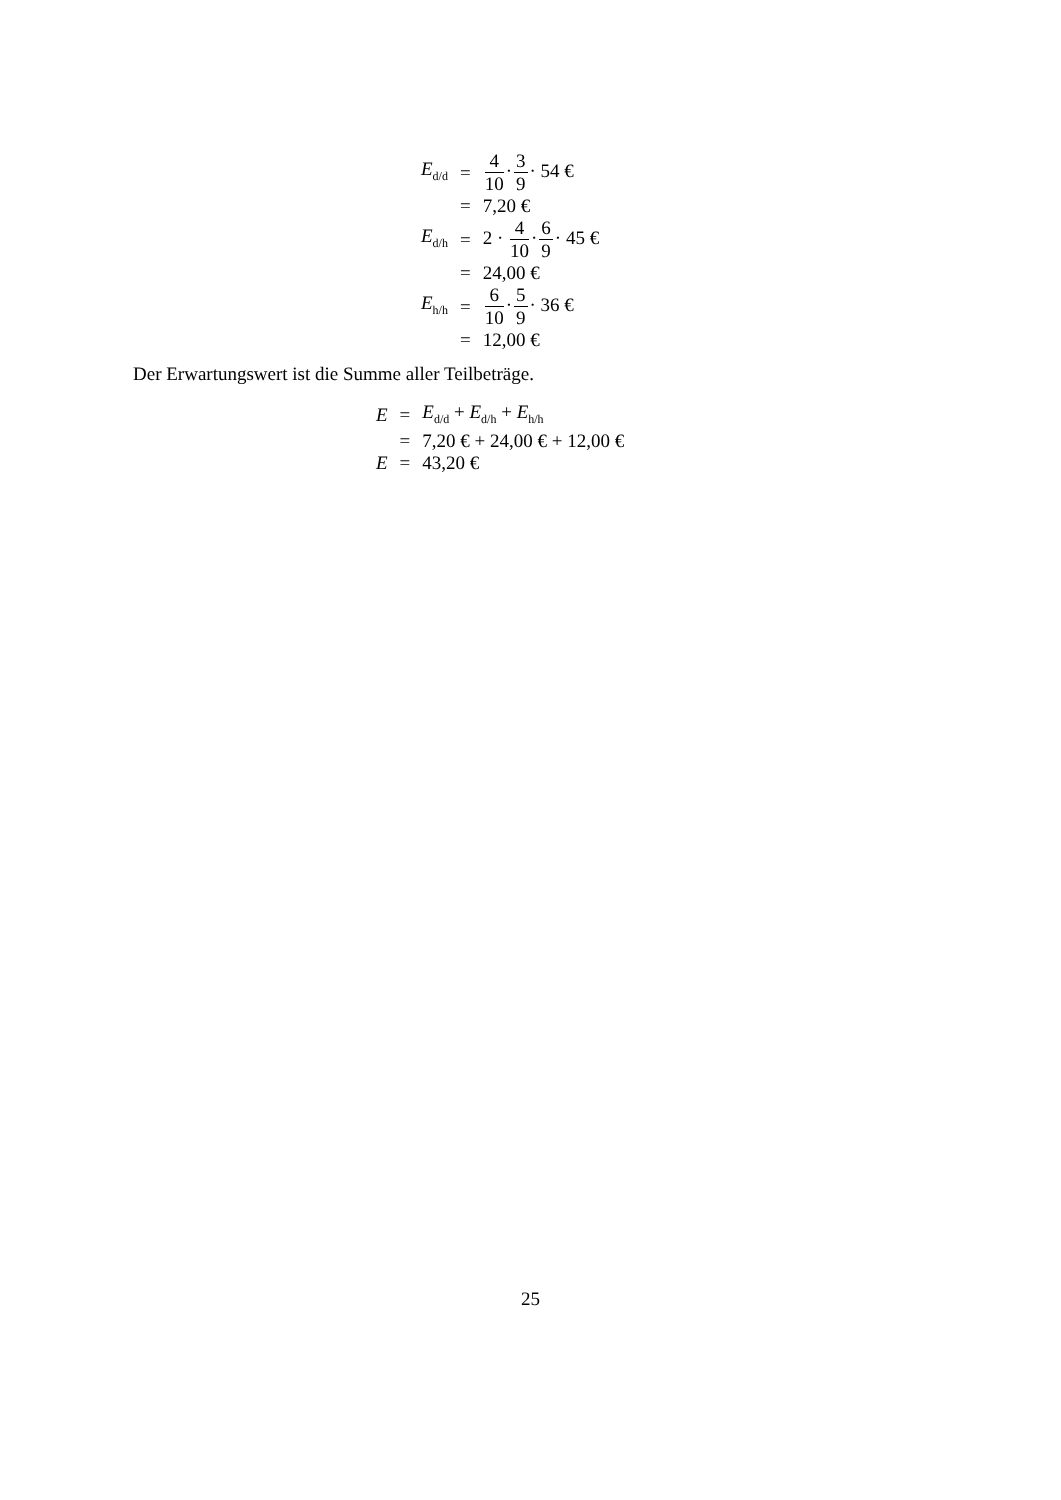| E<sub>d/d</sub> | = | 4 10 · 3 9 · 54 € |
| | = | 7,20 € |
| E<sub>d/h</sub> | = | 2 · 4 10 · 6 9 · 45 € |
| | = | 24,00 € |
| E<sub>h/h</sub> | = | 6 10 · 5 9 · 36 € |
| | = | 12,00 € |
Der Erwartungswert ist die Summe aller Teilbeträge.
| E | = | E<sub>d/d</sub> + E<sub>d/h</sub> + E<sub>h/h</sub> |
| | = | 7,20 € + 24,00 € + 12,00 € |
| E | = | 43,20 € |
25